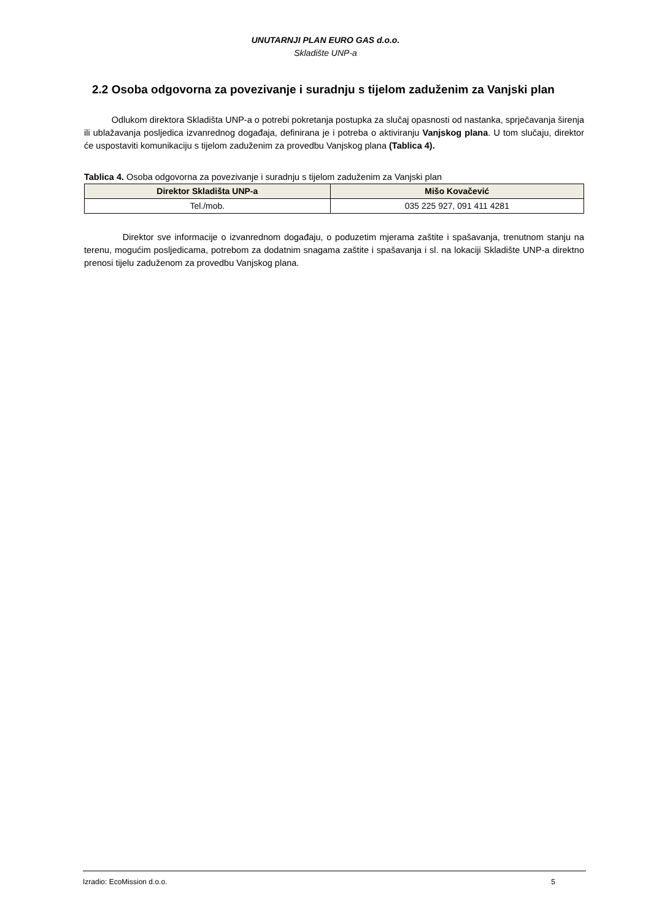UNUTARNJI PLAN EURO GAS d.o.o.
Skladište UNP-a
2.2 Osoba odgovorna za povezivanje i suradnju s tijelom zaduženim za Vanjski plan
Odlukom direktora Skladišta UNP-a o potrebi pokretanja postupka za slučaj opasnosti od nastanka, sprječavanja širenja ili ublažavanja posljedica izvanrednog događaja, definirana je i potreba o aktiviranju Vanjskog plana. U tom slučaju, direktor će uspostaviti komunikaciju s tijelom zaduženim za provedbu Vanjskog plana (Tablica 4).
Tablica 4. Osoba odgovorna za povezivanje i suradnju s tijelom zaduženim za Vanjski plan
| Direktor Skladišta UNP-a | Mišo Kovačević |
| --- | --- |
| Tel./mob. | 035 225 927, 091 411 4281 |
Direktor sve informacije o izvanrednom događaju, o poduzetim mjerama zaštite i spašavanja, trenutnom stanju na terenu, mogućim posljedicama, potrebom za dodatnim snagama zaštite i spašavanja i sl. na lokaciji Skladište UNP-a direktno prenosi tijelu zaduženom za provedbu Vanjskog plana.
Izradio: EcoMission d.o.o. 5